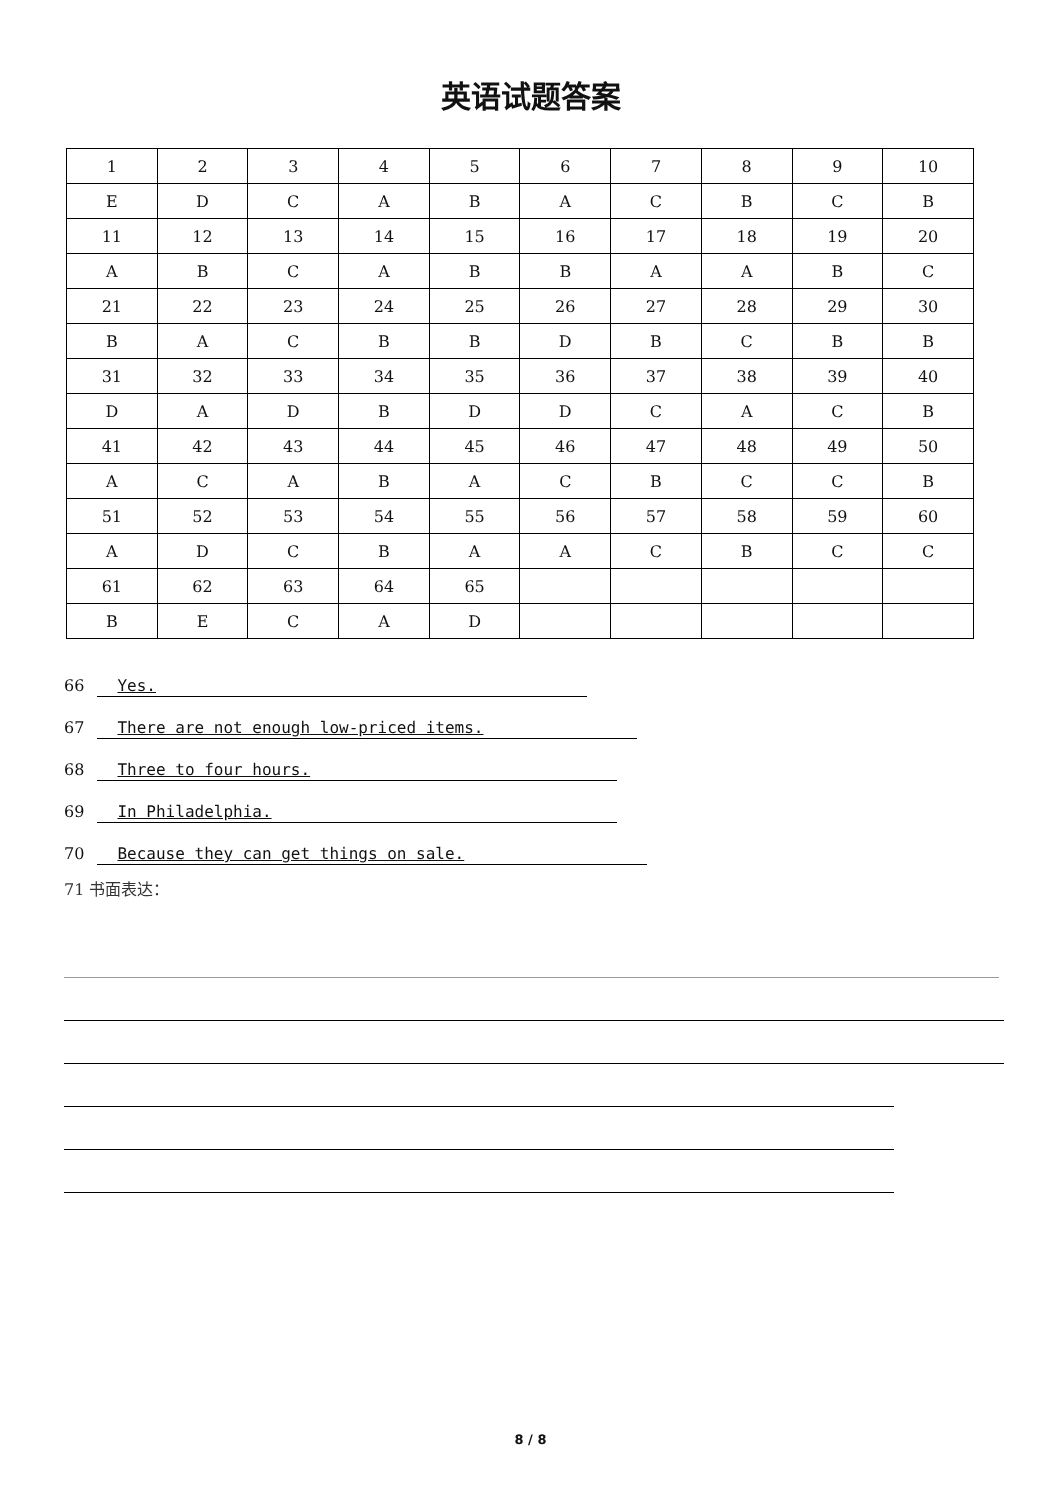英语试题答案
| 1 | 2 | 3 | 4 | 5 | 6 | 7 | 8 | 9 | 10 |
| E | D | C | A | B | A | C | B | C | B |
| 11 | 12 | 13 | 14 | 15 | 16 | 17 | 18 | 19 | 20 |
| A | B | C | A | B | B | A | A | B | C |
| 21 | 22 | 23 | 24 | 25 | 26 | 27 | 28 | 29 | 30 |
| B | A | C | B | B | D | B | C | B | B |
| 31 | 32 | 33 | 34 | 35 | 36 | 37 | 38 | 39 | 40 |
| D | A | D | B | D | D | C | A | C | B |
| 41 | 42 | 43 | 44 | 45 | 46 | 47 | 48 | 49 | 50 |
| A | C | A | B | A | C | B | C | C | B |
| 51 | 52 | 53 | 54 | 55 | 56 | 57 | 58 | 59 | 60 |
| A | D | C | B | A | A | C | B | C | C |
| 61 | 62 | 63 | 64 | 65 | | | | | |
| B | E | C | A | D | | | | | |
66 Yes.
67 There are not enough low-priced items.
68 Three to four hours.
69 In Philadelphia.
70 Because they can get things on sale.
71 书面表达：
8 / 8